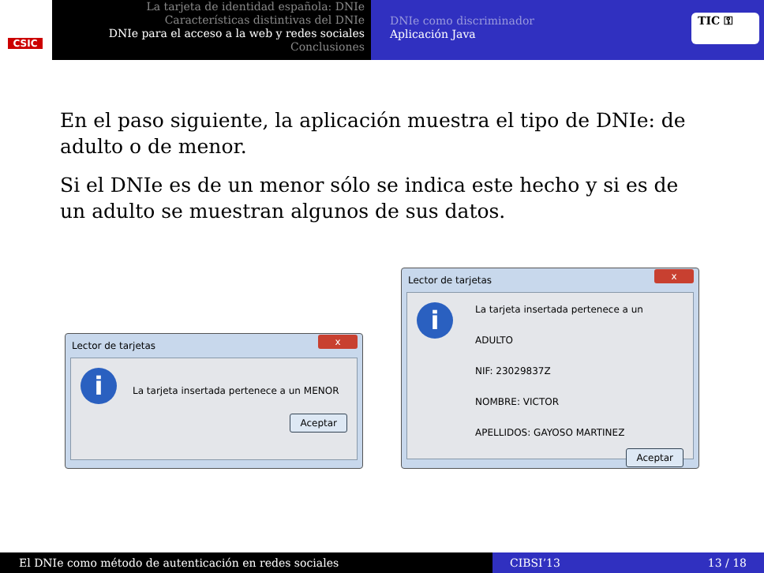CSIC
La tarjeta de identidad española: DNIe
Características distintivas del DNIe
DNIe para el acceso a la web y redes sociales
Conclusiones
DNIe como discriminador
Aplicación Java
TIC ⚿
En el paso siguiente, la aplicación muestra el tipo de DNIe: de adulto o de menor.
Si el DNIe es de un menor sólo se indica este hecho y si es de un adulto se muestran algunos de sus datos.
Lector de tarjetas
x
i
La tarjeta insertada pertenece a un MENOR
Aceptar
Lector de tarjetas
x
i
La tarjeta insertada pertenece a un ADULTO
NIF: 23029837Z
NOMBRE: VICTOR
APELLIDOS: GAYOSO MARTINEZ
Aceptar
El DNIe como método de autenticación en redes sociales CIBSI’13 13 / 18